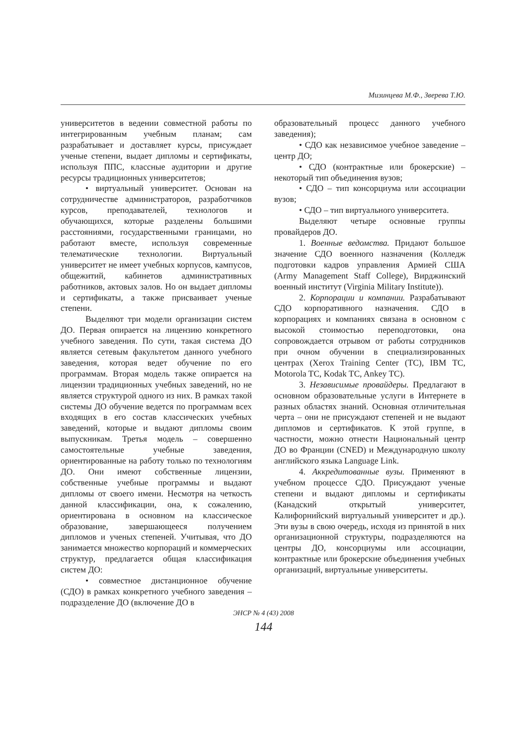Мизинцева М.Ф., Зверева Т.Ю.
университетов в ведении совместной работы по интегрированным учебным планам; сам разрабатывает и доставляет курсы, присуждает ученые степени, выдает дипломы и сертификаты, используя ППС, классные аудитории и другие ресурсы традиционных университетов;
• виртуальный университет. Основан на сотрудничестве администраторов, разработчиков курсов, преподавателей, технологов и обучающихся, которые разделены большими расстояниями, государственными границами, но работают вместе, используя современные телематические технологии. Виртуальный университет не имеет учебных корпусов, кампусов, общежитий, кабинетов административных работников, актовых залов. Но он выдает дипломы и сертификаты, а также присваивает ученые степени.
Выделяют три модели организации систем ДО. Первая опирается на лицензию конкретного учебного заведения. По сути, такая система ДО является сетевым факультетом данного учебного заведения, которая ведет обучение по его программам. Вторая модель также опирается на лицензии традиционных учебных заведений, но не является структурой одного из них. В рамках такой системы ДО обучение ведется по программам всех входящих в его состав классических учебных заведений, которые и выдают дипломы своим выпускникам. Третья модель – совершенно самостоятельные учебные заведения, ориентированные на работу только по технологиям ДО. Они имеют собственные лицензии, собственные учебные программы и выдают дипломы от своего имени. Несмотря на четкость данной классификации, она, к сожалению, ориентирована в основном на классическое образование, завершающееся получением дипломов и ученых степеней. Учитывая, что ДО занимается множество корпораций и коммерческих структур, предлагается общая классификация систем ДО:
• совместное дистанционное обучение (СДО) в рамках конкретного учебного заведения – подразделение ДО (включение ДО в
образовательный процесс данного учебного заведения);
• СДО как независимое учебное заведение – центр ДО;
• СДО (контрактные или брокерские) – некоторый тип объединения вузов;
• СДО – тип консорциума или ассоциации вузов;
• СДО – тип виртуального университета.
Выделяют четыре основные группы провайдеров ДО.
1. Военные ведомства. Придают большое значение СДО военного назначения (Колледж подготовки кадров управления Армией США (Army Management Staff College), Вирджинский военный институт (Virginia Military Institute)).
2. Корпорации и компании. Разрабатывают СДО корпоративного назначения. СДО в корпорациях и компаниях связана в основном с высокой стоимостью переподготовки, она сопровождается отрывом от работы сотрудников при очном обучении в специализированных центрах (Xerox Training Center (TC), IBM TC, Motorola TC, Kodak TC, Ankey TC).
3. Независимые провайдеры. Предлагают в основном образовательные услуги в Интернете в разных областях знаний. Основная отличительная черта – они не присуждают степеней и не выдают дипломов и сертификатов. К этой группе, в частности, можно отнести Национальный центр ДО во Франции (CNED) и Международную школу английского языка Language Link.
4. Аккредитованные вузы. Применяют в учебном процессе СДО. Присуждают ученые степени и выдают дипломы и сертификаты (Канадский открытый университет, Калифорнийский виртуальный университет и др.). Эти вузы в свою очередь, исходя из принятой в них организационной структуры, подразделяются на центры ДО, консорциумы или ассоциации, контрактные или брокерские объединения учебных организаций, виртуальные университеты.
ЭНСР № 4 (43) 2008
144